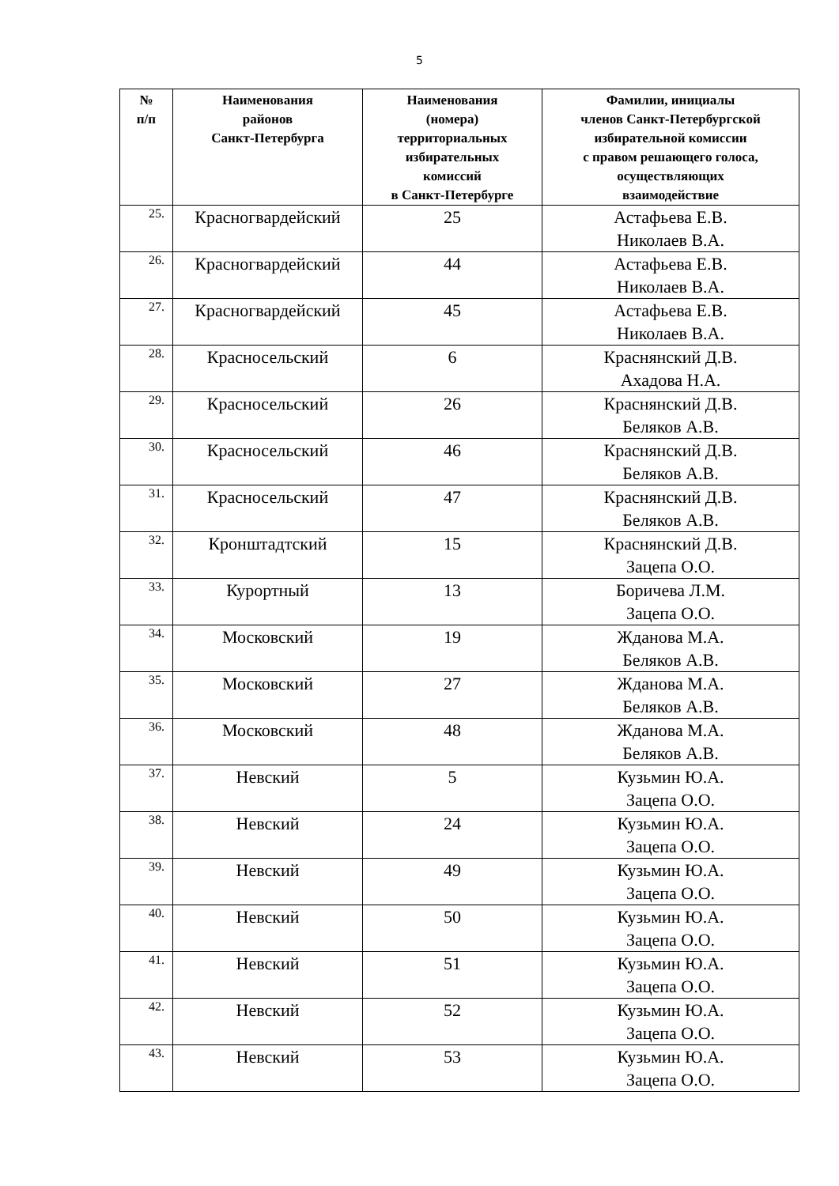5
| № п/п | Наименования районов Санкт-Петербурга | Наименования (номера) территориальных избирательных комиссий в Санкт-Петербурге | Фамилии, инициалы членов Санкт-Петербургской избирательной комиссии с правом решающего голоса, осуществляющих взаимодействие |
| --- | --- | --- | --- |
| 25. | Красногвардейский | 25 | Астафьева Е.В. Николаев В.А. |
| 26. | Красногвардейский | 44 | Астафьева Е.В. Николаев В.А. |
| 27. | Красногвардейский | 45 | Астафьева Е.В. Николаев В.А. |
| 28. | Красносельский | 6 | Краснянский Д.В. Ахадова Н.А. |
| 29. | Красносельский | 26 | Краснянский Д.В. Беляков А.В. |
| 30. | Красносельский | 46 | Краснянский Д.В. Беляков А.В. |
| 31. | Красносельский | 47 | Краснянский Д.В. Беляков А.В. |
| 32. | Кронштадтский | 15 | Краснянский Д.В. Зацепа О.О. |
| 33. | Курортный | 13 | Боричева Л.М. Зацепа О.О. |
| 34. | Московский | 19 | Жданова М.А. Беляков А.В. |
| 35. | Московский | 27 | Жданова М.А. Беляков А.В. |
| 36. | Московский | 48 | Жданова М.А. Беляков А.В. |
| 37. | Невский | 5 | Кузьмин Ю.А. Зацепа О.О. |
| 38. | Невский | 24 | Кузьмин Ю.А. Зацепа О.О. |
| 39. | Невский | 49 | Кузьмин Ю.А. Зацепа О.О. |
| 40. | Невский | 50 | Кузьмин Ю.А. Зацепа О.О. |
| 41. | Невский | 51 | Кузьмин Ю.А. Зацепа О.О. |
| 42. | Невский | 52 | Кузьмин Ю.А. Зацепа О.О. |
| 43. | Невский | 53 | Кузьмин Ю.А. Зацепа О.О. |